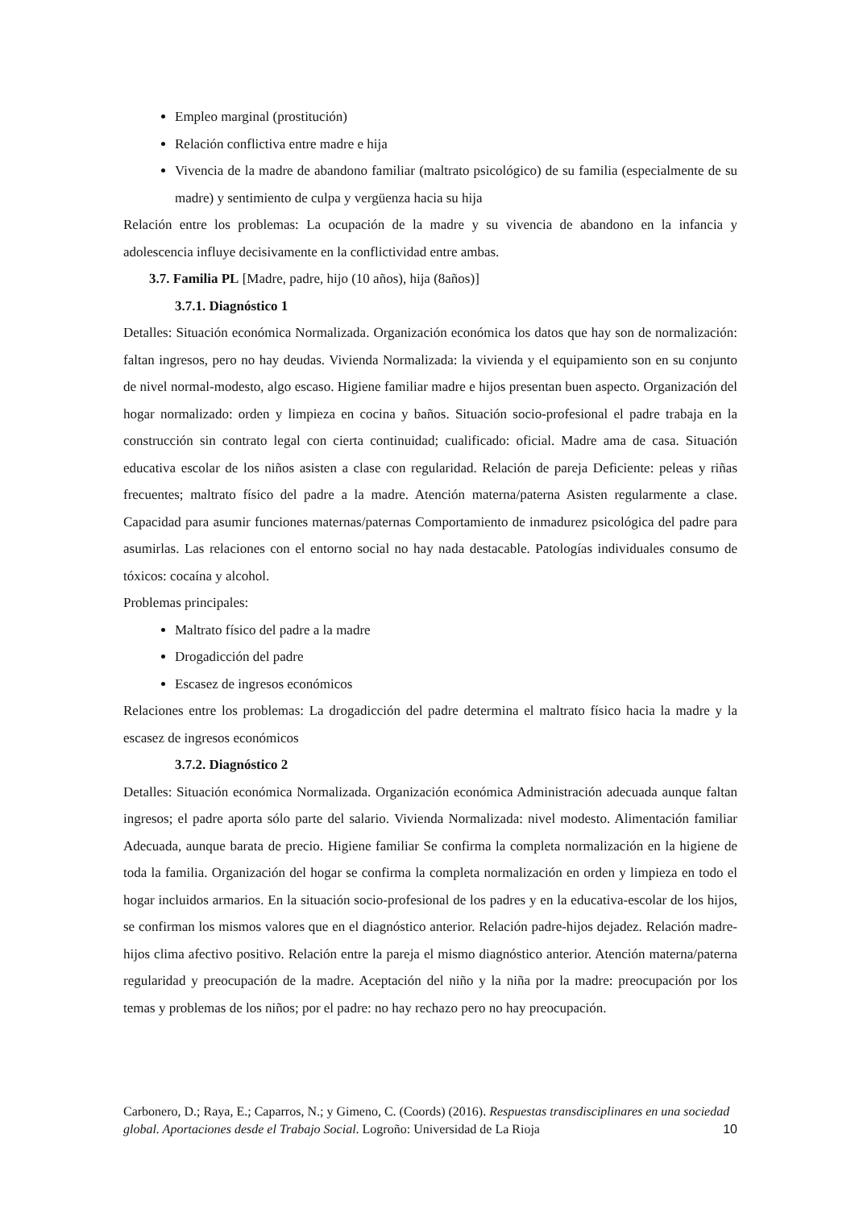Empleo marginal (prostitución)
Relación conflictiva entre madre e hija
Vivencia de la madre de abandono familiar (maltrato psicológico) de su familia (especialmente de su madre) y sentimiento de culpa y vergüenza hacia su hija
Relación entre los problemas: La ocupación de la madre y su vivencia de abandono en la infancia y adolescencia influye decisivamente en la conflictividad entre ambas.
3.7. Familia PL [Madre, padre, hijo (10 años), hija (8años)]
3.7.1. Diagnóstico 1
Detalles: Situación económica Normalizada. Organización económica los datos que hay son de normalización: faltan ingresos, pero no hay deudas. Vivienda Normalizada: la vivienda y el equipamiento son en su conjunto de nivel normal-modesto, algo escaso. Higiene familiar madre e hijos presentan buen aspecto. Organización del hogar normalizado: orden y limpieza en cocina y baños. Situación socio-profesional el padre trabaja en la construcción sin contrato legal con cierta continuidad; cualificado: oficial. Madre ama de casa. Situación educativa escolar de los niños asisten a clase con regularidad. Relación de pareja Deficiente: peleas y riñas frecuentes; maltrato físico del padre a la madre. Atención materna/paterna Asisten regularmente a clase. Capacidad para asumir funciones maternas/paternas Comportamiento de inmadurez psicológica del padre para asumirlas. Las relaciones con el entorno social no hay nada destacable. Patologías individuales consumo de tóxicos: cocaína y alcohol.
Problemas principales:
Maltrato físico del padre a la madre
Drogadicción del padre
Escasez de ingresos económicos
Relaciones entre los problemas: La drogadicción del padre determina el maltrato físico hacia la madre y la escasez de ingresos económicos
3.7.2. Diagnóstico 2
Detalles: Situación económica Normalizada. Organización económica Administración adecuada aunque faltan ingresos; el padre aporta sólo parte del salario. Vivienda Normalizada: nivel modesto. Alimentación familiar Adecuada, aunque barata de precio. Higiene familiar Se confirma la completa normalización en la higiene de toda la familia. Organización del hogar se confirma la completa normalización en orden y limpieza en todo el hogar incluidos armarios. En la situación socio-profesional de los padres y en la educativa-escolar de los hijos, se confirman los mismos valores que en el diagnóstico anterior. Relación padre-hijos dejadez. Relación madre-hijos clima afectivo positivo. Relación entre la pareja el mismo diagnóstico anterior. Atención materna/paterna regularidad y preocupación de la madre. Aceptación del niño y la niña por la madre: preocupación por los temas y problemas de los niños; por el padre: no hay rechazo pero no hay preocupación.
Carbonero, D.; Raya, E.; Caparros, N.; y Gimeno, C. (Coords) (2016). Respuestas transdisciplinares en una sociedad global. Aportaciones desde el Trabajo Social. Logroño: Universidad de La Rioja
10